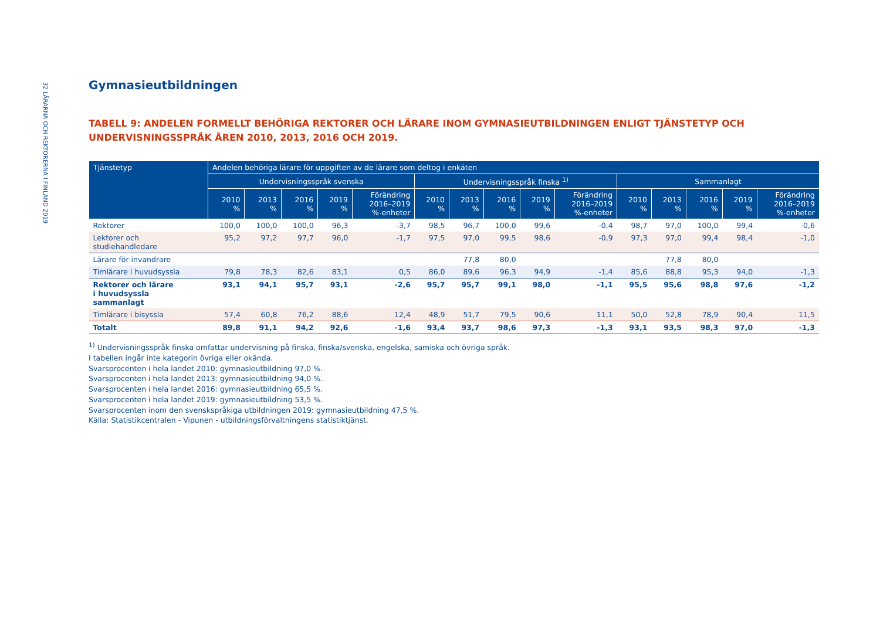32 LÄRARNA OCH REKTORERNA I FINLAND 2019
Gymnasieutbildningen
TABELL 9: ANDELEN FORMELLT BEHÖRIGA REKTORER OCH LÄRARE INOM GYMNASIEUTBILDNINGEN ENLIGT TJÄNSTETYP OCH UNDERVISNINGSSPRÅK ÅREN 2010, 2013, 2016 OCH 2019.
| Tjänstetyp | Andelen behöriga lärare för uppgiften av de lärare som deltog i enkäten | | | | | | | | | | | | | | |
| --- | --- | --- | --- | --- | --- | --- | --- | --- | --- | --- | --- | --- | --- | --- | --- |
| | Undervisningsspråk svenska | | | | | Undervisningsspråk finska <sup>1)</sup> | | | | | Sammanlagt | | | | |
| | 2010 % | 2013 % | 2016 % | 2019 % | Förändring 2016–2019 %-enheter | 2010 % | 2013 % | 2016 % | 2019 % | Förändring 2016–2019 %-enheter | 2010 % | 2013 % | 2016 % | 2019 % | Förändring 2016–2019 %-enheter |
| Rektorer | 100,0 | 100,0 | 100,0 | 96,3 | -3,7 | 98,5 | 96,7 | 100,0 | 99,6 | -0,4 | 98,7 | 97,0 | 100,0 | 99,4 | -0,6 |
| Lektorer och studiehandledare | 95,2 | 97,2 | 97,7 | 96,0 | -1,7 | 97,5 | 97,0 | 99,5 | 98,6 | -0,9 | 97,3 | 97,0 | 99,4 | 98,4 | -1,0 |
| Lärare för invandrare | | | | | | | 77,8 | 80,0 | | | | 77,8 | 80,0 | | |
| Timlärare i huvudsyssla | 79,8 | 78,3 | 82,6 | 83,1 | 0,5 | 86,0 | 89,6 | 96,3 | 94,9 | -1,4 | 85,6 | 88,8 | 95,3 | 94,0 | -1,3 |
| Rektorer och lärare i huvudsyssla sammanlagt | 93,1 | 94,1 | 95,7 | 93,1 | -2,6 | 95,7 | 95,7 | 99,1 | 98,0 | -1,1 | 95,5 | 95,6 | 98,8 | 97,6 | -1,2 |
| Timlärare i bisyssla | 57,4 | 60,8 | 76,2 | 88,6 | 12,4 | 48,9 | 51,7 | 79,5 | 90,6 | 11,1 | 50,0 | 52,8 | 78,9 | 90,4 | 11,5 |
| Totalt | 89,8 | 91,1 | 94,2 | 92,6 | -1,6 | 93,4 | 93,7 | 98,6 | 97,3 | -1,3 | 93,1 | 93,5 | 98,3 | 97,0 | -1,3 |
<sup>1)</sup> Undervisningsspråk finska omfattar undervisning på finska, finska/svenska, engelska, samiska och övriga språk.
I tabellen ingår inte kategorin övriga eller okända.
Svarsprocenten i hela landet 2010: gymnasieutbildning 97,0 %.
Svarsprocenten i hela landet 2013: gymnasieutbildning 94,0 %.
Svarsprocenten i hela landet 2016: gymnasieutbildning 65,5 %.
Svarsprocenten i hela landet 2019: gymnasieutbildning 53,5 %.
Svarsprocenten inom den svenskspråkiga utbildningen 2019: gymnasieutbildning 47,5 %.
Källa: Statistikcentralen - Vipunen - utbildningsförvaltningens statistiktjänst.